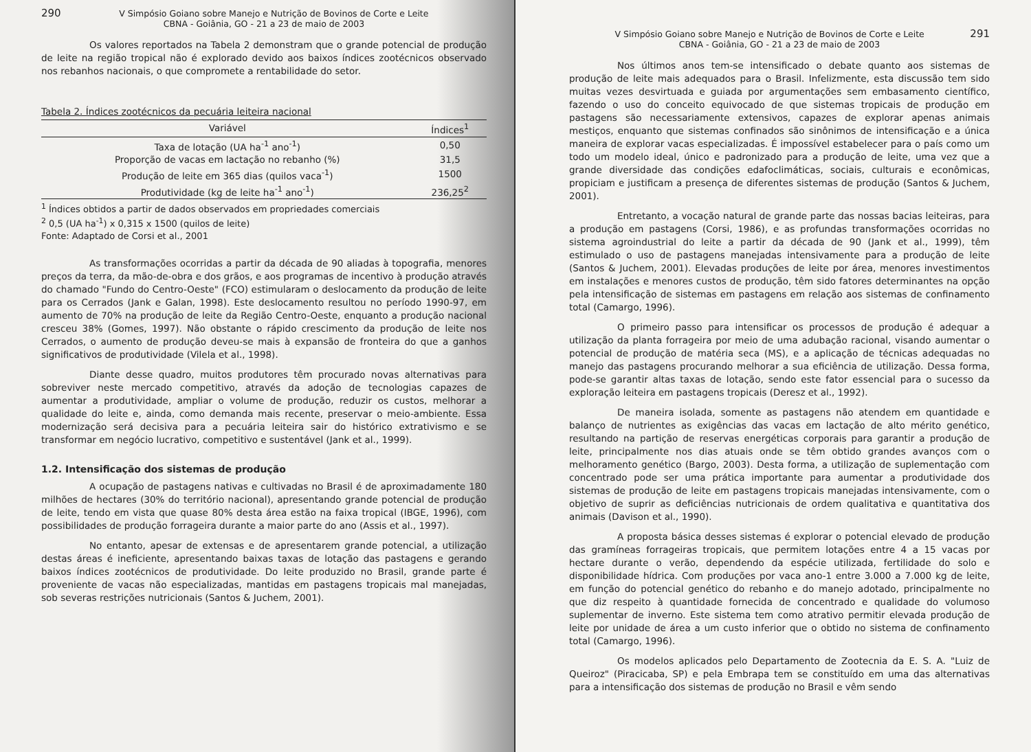290 V Simpósio Goiano sobre Manejo e Nutrição de Bovinos de Corte e Leite
CBNA - Goiânia, GO - 21 a 23 de maio de 2003
Os valores reportados na Tabela 2 demonstram que o grande potencial de produção de leite na região tropical não é explorado devido aos baixos índices zootécnicos observado nos rebanhos nacionais, o que compromete a rentabilidade do setor.
Tabela 2. Índices zootécnicos da pecuária leiteira nacional
| Variável | Índices<sup>1</sup> |
| --- | --- |
| Taxa de lotação (UA ha<sup>-1</sup> ano<sup>-1</sup>) | 0,50 |
| Proporção de vacas em lactação no rebanho (%) | 31,5 |
| Produção de leite em 365 dias (quilos vaca<sup>-1</sup>) | 1500 |
| Produtividade (kg de leite ha<sup>-1</sup> ano<sup>-1</sup>) | 236,25<sup>2</sup> |
<sup>1</sup> Índices obtidos a partir de dados observados em propriedades comerciais
<sup>2</sup> 0,5 (UA ha<sup>-1</sup>) x 0,315 x 1500 (quilos de leite)
Fonte: Adaptado de Corsi et al., 2001
As transformações ocorridas a partir da década de 90 aliadas à topografia, menores preços da terra, da mão-de-obra e dos grãos, e aos programas de incentivo à produção através do chamado "Fundo do Centro-Oeste" (FCO) estimularam o deslocamento da produção de leite para os Cerrados (Jank e Galan, 1998). Este deslocamento resultou no período 1990-97, em aumento de 70% na produção de leite da Região Centro-Oeste, enquanto a produção nacional cresceu 38% (Gomes, 1997). Não obstante o rápido crescimento da produção de leite nos Cerrados, o aumento de produção deveu-se mais à expansão de fronteira do que a ganhos significativos de produtividade (Vilela et al., 1998).
Diante desse quadro, muitos produtores têm procurado novas alternativas para sobreviver neste mercado competitivo, através da adoção de tecnologias capazes de aumentar a produtividade, ampliar o volume de produção, reduzir os custos, melhorar a qualidade do leite e, ainda, como demanda mais recente, preservar o meio-ambiente. Essa modernização será decisiva para a pecuária leiteira sair do histórico extrativismo e se transformar em negócio lucrativo, competitivo e sustentável (Jank et al., 1999).
1.2. Intensificação dos sistemas de produção
A ocupação de pastagens nativas e cultivadas no Brasil é de aproximadamente 180 milhões de hectares (30% do território nacional), apresentando grande potencial de produção de leite, tendo em vista que quase 80% desta área estão na faixa tropical (IBGE, 1996), com possibilidades de produção forrageira durante a maior parte do ano (Assis et al., 1997).
No entanto, apesar de extensas e de apresentarem grande potencial, a utilização destas áreas é ineficiente, apresentando baixas taxas de lotação das pastagens e gerando baixos índices zootécnicos de produtividade. Do leite produzido no Brasil, grande parte é proveniente de vacas não especializadas, mantidas em pastagens tropicais mal manejadas, sob severas restrições nutricionais (Santos & Juchem, 2001).
291 V Simpósio Goiano sobre Manejo e Nutrição de Bovinos de Corte e Leite
CBNA - Goiânia, GO - 21 a 23 de maio de 2003
Nos últimos anos tem-se intensificado o debate quanto aos sistemas de produção de leite mais adequados para o Brasil. Infelizmente, esta discussão tem sido muitas vezes desvirtuada e guiada por argumentações sem embasamento científico, fazendo o uso do conceito equivocado de que sistemas tropicais de produção em pastagens são necessariamente extensivos, capazes de explorar apenas animais mestiços, enquanto que sistemas confinados são sinônimos de intensificação e a única maneira de explorar vacas especializadas. É impossível estabelecer para o país como um todo um modelo ideal, único e padronizado para a produção de leite, uma vez que a grande diversidade das condições edafoclimáticas, sociais, culturais e econômicas, propiciam e justificam a presença de diferentes sistemas de produção (Santos & Juchem, 2001).
Entretanto, a vocação natural de grande parte das nossas bacias leiteiras, para a produção em pastagens (Corsi, 1986), e as profundas transformações ocorridas no sistema agroindustrial do leite a partir da década de 90 (Jank et al., 1999), têm estimulado o uso de pastagens manejadas intensivamente para a produção de leite (Santos & Juchem, 2001). Elevadas produções de leite por área, menores investimentos em instalações e menores custos de produção, têm sido fatores determinantes na opção pela intensificação de sistemas em pastagens em relação aos sistemas de confinamento total (Camargo, 1996).
O primeiro passo para intensificar os processos de produção é adequar a utilização da planta forrageira por meio de uma adubação racional, visando aumentar o potencial de produção de matéria seca (MS), e a aplicação de técnicas adequadas no manejo das pastagens procurando melhorar a sua eficiência de utilização. Dessa forma, pode-se garantir altas taxas de lotação, sendo este fator essencial para o sucesso da exploração leiteira em pastagens tropicais (Deresz et al., 1992).
De maneira isolada, somente as pastagens não atendem em quantidade e balanço de nutrientes as exigências das vacas em lactação de alto mérito genético, resultando na partição de reservas energéticas corporais para garantir a produção de leite, principalmente nos dias atuais onde se têm obtido grandes avanços com o melhoramento genético (Bargo, 2003). Desta forma, a utilização de suplementação com concentrado pode ser uma prática importante para aumentar a produtividade dos sistemas de produção de leite em pastagens tropicais manejadas intensivamente, com o objetivo de suprir as deficiências nutricionais de ordem qualitativa e quantitativa dos animais (Davison et al., 1990).
A proposta básica desses sistemas é explorar o potencial elevado de produção das gramíneas forrageiras tropicais, que permitem lotações entre 4 a 15 vacas por hectare durante o verão, dependendo da espécie utilizada, fertilidade do solo e disponibilidade hídrica. Com produções por vaca ano-1 entre 3.000 a 7.000 kg de leite, em função do potencial genético do rebanho e do manejo adotado, principalmente no que diz respeito à quantidade fornecida de concentrado e qualidade do volumoso suplementar de inverno. Este sistema tem como atrativo permitir elevada produção de leite por unidade de área a um custo inferior que o obtido no sistema de confinamento total (Camargo, 1996).
Os modelos aplicados pelo Departamento de Zootecnia da E. S. A. "Luiz de Queiroz" (Piracicaba, SP) e pela Embrapa tem se constituído em uma das alternativas para a intensificação dos sistemas de produção no Brasil e vêm sendo